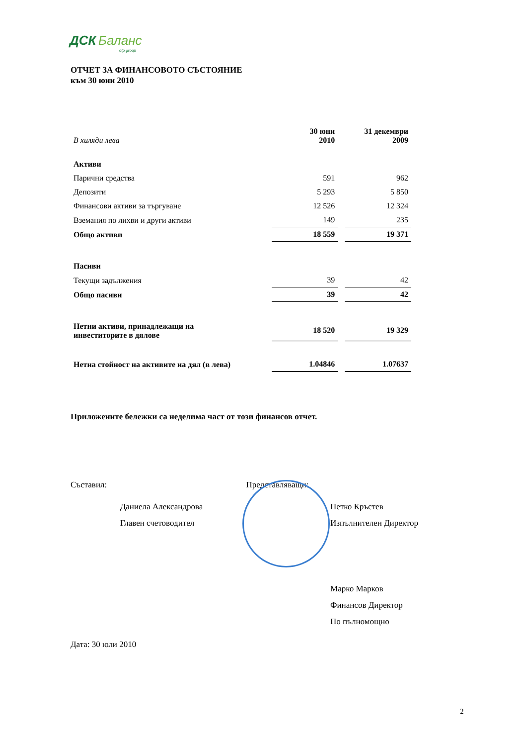ДСК Баланс
otp group
ОТЧЕТ ЗА ФИНАНСОВОТО СЪСТОЯНИЕ
към 30 юни 2010
| В хиляди лева | 30 юни 2010 | 31 декември 2009 |
| Активи | | |
| Парични средства | 591 | 962 |
| Депозити | 5 293 | 5 850 |
| Финансови активи за търгуване | 12 526 | 12 324 |
| Вземания по лихви и други активи | 149 | 235 |
| Общо активи | 18 559 | 19 371 |
| Пасиви | | |
| Текущи задължения | 39 | 42 |
| Общо пасиви | 39 | 42 |
| Нетни активи, принадлежащи на инвеститорите в дялове | 18 520 | 19 329 |
| Нетна стойност на активите на дял (в лева) | 1.04846 | 1.07637 |
Приложените бележки са неделима част от този финансов отчет.
Съставил:
Даниела Александрова
Главен счетоводител
Представляващи:
Петко Кръстев
Изпълнителен Директор
Марко Марков
Финансов Директор
По пълномощно
Дата: 30 юли 2010
2